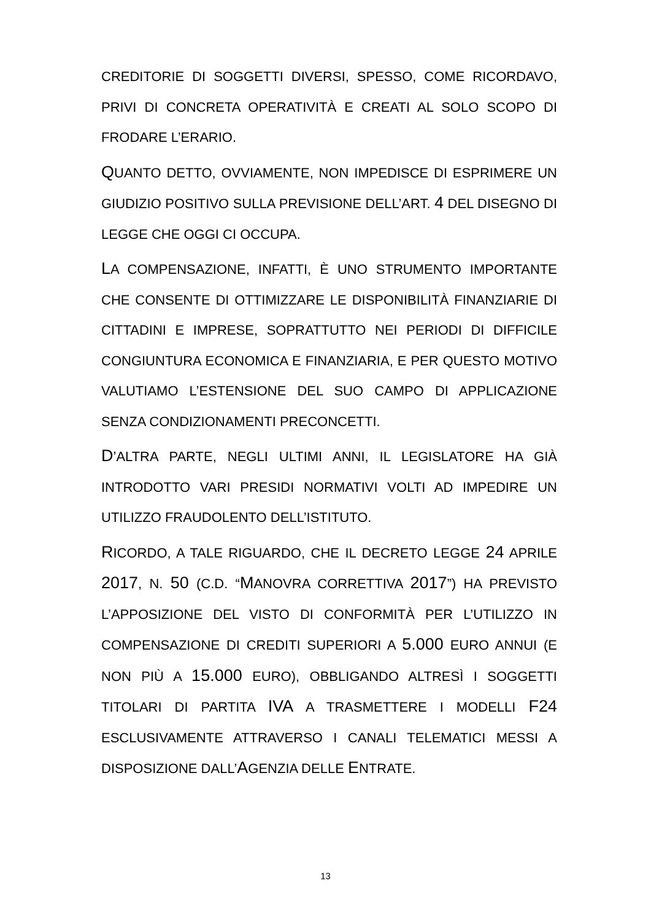CREDITORIE DI SOGGETTI DIVERSI, SPESSO, COME RICORDAVO, PRIVI DI CONCRETA OPERATIVITÀ E CREATI AL SOLO SCOPO DI FRODARE L’ERARIO.
QUANTO DETTO, OVVIAMENTE, NON IMPEDISCE DI ESPRIMERE UN GIUDIZIO POSITIVO SULLA PREVISIONE DELL’ART. 4 DEL DISEGNO DI LEGGE CHE OGGI CI OCCUPA.
LA COMPENSAZIONE, INFATTI, È UNO STRUMENTO IMPORTANTE CHE CONSENTE DI OTTIMIZZARE LE DISPONIBILITÀ FINANZIARIE DI CITTADINI E IMPRESE, SOPRATTUTTO NEI PERIODI DI DIFFICILE CONGIUNTURA ECONOMICA E FINANZIARIA, E PER QUESTO MOTIVO VALUTIAMO L’ESTENSIONE DEL SUO CAMPO DI APPLICAZIONE SENZA CONDIZIONAMENTI PRECONCETTI.
D’ALTRA PARTE, NEGLI ULTIMI ANNI, IL LEGISLATORE HA GIÀ INTRODOTTO VARI PRESIDI NORMATIVI VOLTI AD IMPEDIRE UN UTILIZZO FRAUDOLENTO DELL’ISTITUTO.
RICORDO, A TALE RIGUARDO, CHE IL DECRETO LEGGE 24 APRILE 2017, N. 50 (C.D. “MANOVRA CORRETTIVA 2017”) HA PREVISTO L’APPOSIZIONE DEL VISTO DI CONFORMITÀ PER L’UTILIZZO IN COMPENSAZIONE DI CREDITI SUPERIORI A 5.000 EURO ANNUI (E NON PIÙ A 15.000 EURO), OBBLIGANDO ALTRESÌ I SOGGETTI TITOLARI DI PARTITA IVA A TRASMETTERE I MODELLI F24 ESCLUSIVAMENTE ATTRAVERSO I CANALI TELEMATICI MESSI A DISPOSIZIONE DALL’AGENZIA DELLE ENTRATE.
13